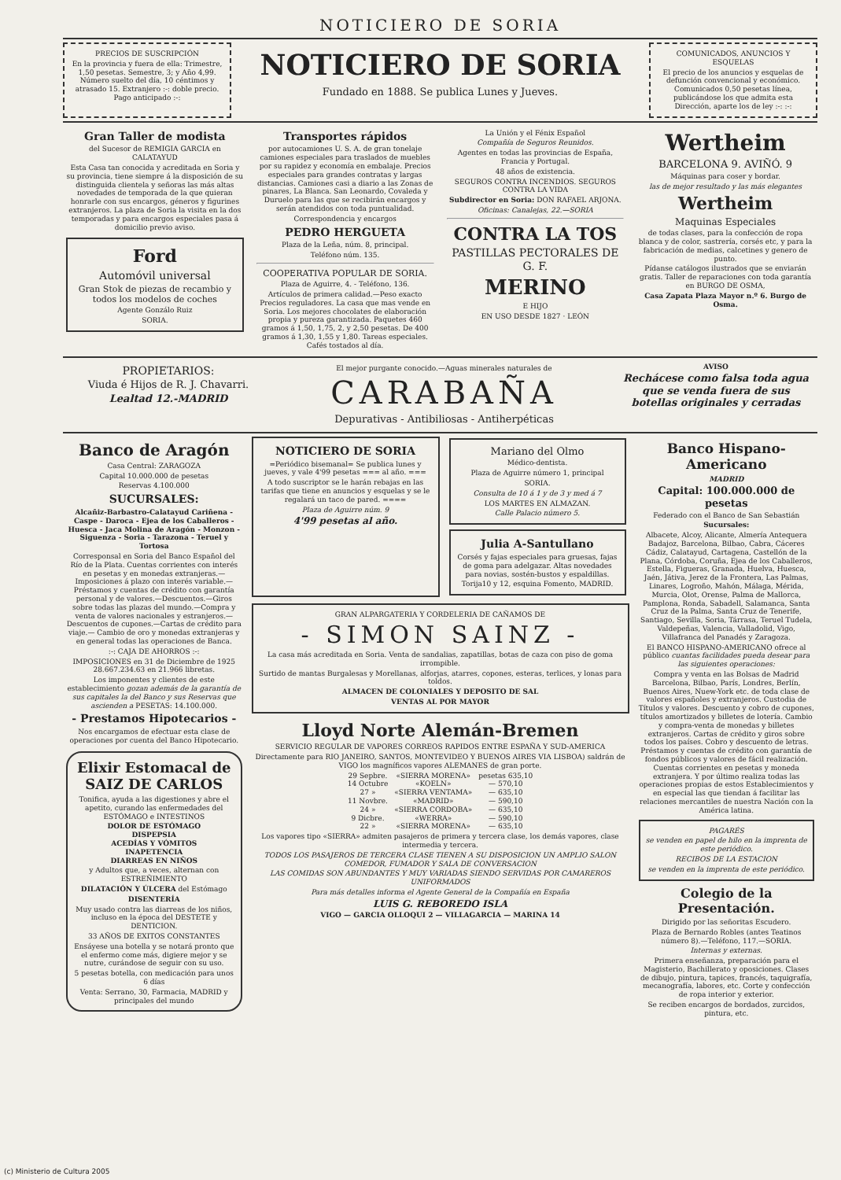NOTICIERO DE SORIA
PRECIOS DE SUSCRIPCIÓN
En la provincia y fuera de ella: Trimestre, 1,50 pesetas. Semestre, 3; y Año 4,99. Número suelto del día, 10 céntimos y atrasado 15. Extranjero :-: doble precio. Pago anticipado :-:
NOTICIERO DE SORIA
Fundado en 1888. Se publica Lunes y Jueves.
COMUNICADOS, ANUNCIOS Y ESQUELAS
El precio de los anuncios y esquelas de defunción convencional y económico. Comunicados 0,50 pesetas línea, publicándose los que admita esta Dirección, aparte los de ley :-: :-:
Gran Taller de modista
del Sucesor de REMIGIA GARCIA en CALATAYUD
Esta Casa tan conocida y acreditada en Soria y su provincia, tiene siempre á la disposición de su distinguida clientela y señoras las más altas novedades de temporada de la que quieran honrarle con sus encargos, géneros y figurines extranjeros. La plaza de Soria la visita en la dos temporadas y para encargos especiales pasa á domicilio previo aviso.
Ford
Automóvil universal
Gran Stok de piezas de recambio y todos los modelos de coches
Agente Gonzálo Ruiz
SORIA.
Transportes rápidos
por autocamiones U. S. A. de gran tonelaje camiones especiales para traslados de muebles por su rapidez y economía en embalaje. Precios especiales para grandes contratas y largas distancias. Camiones casi a diario a las Zonas de pinares, La Blanca. San Leonardo, Covaleda y Duruelo para las que se recibirán encargos y serán atendidos con toda puntualidad.
Correspondencia y encargos
PEDRO HERGUETA
Plaza de la Leña, núm. 8, principal.
Teléfono núm. 135.
COOPERATIVA POPULAR DE SORIA.
Plaza de Aguirre, 4. - Teléfono, 136.
Artículos de primera calidad.—Peso exacto Precios reguladores. La casa que mas vende en Soria. Los mejores chocolates de elaboración propia y pureza garantizada. Paquetes 460 gramos á 1,50, 1,75, 2, y 2,50 pesetas. De 400 gramos á 1,30, 1,55 y 1,80. Tareas especiales. Cafés tostados al día.
La Unión y el Fénix Español
Compañía de Seguros Reunidos.
Agentes en todas las provincias de España, Francia y Portugal.
48 años de existencia.
SEGUROS CONTRA INCENDIOS. SEGUROS CONTRA LA VIDA
Subdirector en Soria: DON RAFAEL ARJONA.
Oficinas: Canalejas, 22.—SORIA
CONTRA LA TOS
PASTILLAS PECTORALES DE G. F.
MERINO
E HIJO
EN USO DESDE 1827 · LEÓN
Wertheim
BARCELONA 9. AVIÑÓ. 9
Máquinas para coser y bordar.
las de mejor resultado y las más elegantes
Wertheim
Maquinas Especiales
de todas clases, para la confección de ropa blanca y de color, sastrería, corsés etc, y para la fabricación de medias, calcetines y genero de punto.
Pídanse catálogos ilustrados que se enviarán gratis. Taller de reparaciones con toda garantía en BURGO DE OSMA,
Casa Zapata Plaza Mayor n.º 6. Burgo de Osma.
PROPIETARIOS:
Viuda é Hijos de R. J. Chavarri.
Lealtad 12.-MADRID
El mejor purgante conocido.—Aguas minerales naturales de
CARABAÑA
Depurativas - Antibiliosas - Antiherpéticas
AVISO
Rechácese como falsa toda agua que se venda fuera de sus botellas originales y cerradas
Banco de Aragón
Casa Central: ZARAGOZA
Capital 10.000.000 de pesetas
Reservas 4.100.000
SUCURSALES:
Alcañiz-Barbastro-Calatayud Cariñena - Caspe - Daroca - Ejea de los Caballeros - Huesca - Jaca Molina de Aragón - Monzon - Siguenza - Soria - Tarazona - Teruel y Tortosa
Corresponsal en Soria del Banco Español del Río de la Plata. Cuentas corrientes con interés en pesetas y en monedas extranjeras.—Imposiciones á plazo con interés variable.—Préstamos y cuentas de crédito con garantía personal y de valores.—Descuentos.—Giros sobre todas las plazas del mundo.—Compra y venta de valores nacionales y estranjeros.—Descuentos de cupones.—Cartas de crédito para viaje.— Cambio de oro y monedas extranjeras y en general todas las operaciones de Banca.
:-: CAJA DE AHORROS :-:
IMPOSICIONES en 31 de Diciembre de 1925 28.667.234.63 en 21.966 libretas.
Los imponentes y clientes de este establecimiento gozan además de la garantía de sus capitales la del Banco y sus Reservas que ascienden a PESETAS: 14.100.000.
- Prestamos Hipotecarios -
Nos encargamos de efectuar esta clase de operaciones por cuenta del Banco Hipotecario.
Elixir Estomacal de SAIZ DE CARLOS
Tonifica, ayuda a las digestiones y abre el apetito, curando las enfermedades del ESTÓMAGO e INTESTINOS
DOLOR DE ESTÓMAGO
DISPEPSIA
ACEDÍAS Y VÓMITOS
INAPETENCIA
DIARREAS EN NIÑOS
y Adultos que, a veces, alternan con ESTREÑIMIENTO
DILATACIÓN Y ÚLCERA del Estómago
DISENTERÍA
Muy usado contra las diarreas de los niños, incluso en la época del DESTETE y DENTICION.
33 AÑOS DE EXITOS CONSTANTES
Ensáyese una botella y se notará pronto que el enfermo come más, digiere mejor y se nutre, curándose de seguir con su uso.
5 pesetas botella, con medicación para unos 6 días
Venta: Serrano, 30, Farmacia, MADRID y principales del mundo
NOTICIERO DE SORIA
=Periódico bisemanal= Se publica lunes y jueves, y vale 4'99 pesetas === al año. ===
A todo suscriptor se le harán rebajas en las tarifas que tiene en anuncios y esquelas y se le regalará un taco de pared. ====
Plaza de Aguirre núm. 9
4'99 pesetas al año.
Mariano del Olmo
Médico-dentista.
Plaza de Aguirre número 1, principal
SORIA.
Consulta de 10 á 1 y de 3 y med á 7
LOS MARTES EN ALMAZAN.
Calle Palacio número 5.
Julia A-Santullano
Corsés y fajas especiales para gruesas, fajas de goma para adelgazar. Altas novedades para novias, sostén-bustos y espaldillas.
Torija10 y 12, esquina Fomento, MADRID.
GRAN ALPARGATERIA Y CORDELERIA DE CAÑAMOS DE
- SIMON SAINZ -
La casa más acreditada en Soria. Venta de sandalias, zapatillas, botas de caza con piso de goma irrompible.
Surtido de mantas Burgalesas y Morellanas, alforjas, atarres, copones, esteras, terlices, y lonas para toldos.
ALMACEN DE COLONIALES Y DEPOSITO DE SAL
VENTAS AL POR MAYOR
Lloyd Norte Alemán-Bremen
SERVICIO REGULAR DE VAPORES CORREOS RAPIDOS ENTRE ESPAÑA Y SUD-AMERICA
Directamente para RIO JANEIRO, SANTOS, MONTEVIDEO Y BUENOS AIRES VIA LISBOA) saldrán de VIGO los magníficos vapores ALEMANES de gran porte.
| 29 Sepbre. | «SIERRA MORENA» | pesetas 635,10 |
| 14 Octubre | «KOELN» | — 570,10 |
| 27 » | «SIERRA VENTAMA» | — 635,10 |
| 11 Novbre. | «MADRID» | — 590,10 |
| 24 » | «SIERRA CORDOBA» | — 635,10 |
| 9 Dicbre. | «WERRA» | — 590,10 |
| 22 » | «SIERRA MORENA» | — 635,10 |
Los vapores tipo «SIERRA» admiten pasajeros de primera y tercera clase, los demás vapores, clase intermedia y tercera.
TODOS LOS PASAJEROS DE TERCERA CLASE TIENEN A SU DISPOSICION UN AMPLIO SALON COMEDOR, FUMADOR Y SALA DE CONVERSACION
LAS COMIDAS SON ABUNDANTES Y MUY VARIADAS SIENDO SERVIDAS POR CAMAREROS UNIFORMADOS
Para más detalles informa el Agente General de la Compañía en España
LUIS G. REBOREDO ISLA
VIGO — GARCIA OLLOQUI 2 — VILLAGARCIA — MARINA 14
Banco Hispano-Americano
MADRID
Capital: 100.000.000 de pesetas
Federado con el Banco de San Sebastián
Sucursales:
Albacete, Alcoy, Alicante, Almería Antequera Badajoz, Barcelona, Bilbao, Cabra, Cáceres Cádiz, Calatayud, Cartagena, Castellón de la Plana, Córdoba, Coruña, Ejea de los Caballeros, Estella, Figueras, Granada, Huelva, Huesca, Jaén, Játiva, Jerez de la Frontera, Las Palmas, Linares, Logroño, Mahón, Málaga, Mérida, Murcia, Olot, Orense, Palma de Mallorca, Pamplona, Ronda, Sabadell, Salamanca, Santa Cruz de la Palma, Santa Cruz de Tenerife, Santiago, Sevilla, Soria, Tárrasa, Teruel Tudela, Valdepeñas, Valencia, Valladolid, Vigo, Villafranca del Panadés y Zaragoza.
El BANCO HISPANO-AMERICANO ofrece al público cuantas facilidades pueda desear para las siguientes operaciones:
Compra y venta en las Bolsas de Madrid Barcelona, Bilbao, París, Londres, Berlín, Buenos Aires, Nuew-York etc. de toda clase de valores españoles y extranjeros. Custodia de Títulos y valores. Descuento y cobro de cupones, títulos amortizados y billetes de lotería. Cambio y compra-venta de monedas y billetes extranjeros. Cartas de crédito y giros sobre todos los países. Cobro y descuento de letras. Préstamos y cuentas de crédito con garantía de fondos públicos y valores de fácil realización. Cuentas corrientes en pesetas y moneda extranjera. Y por último realiza todas las operaciones propias de estos Establecimientos y en especial las que tiendan á facilitar las relaciones mercantiles de nuestra Nación con la América latina.
PAGARÉS
se venden en papel de hilo en la imprenta de este periódico.
RECIBOS DE LA ESTACION
se venden en la imprenta de este periódico.
Colegio de la Presentación.
Dirigido por las señoritas Escudero.
Plaza de Bernardo Robles (antes Teatinos número 8).—Teléfono, 117.—SORIA.
Internas y externas.
Primera enseñanza, preparación para el Magisterio, Bachillerato y oposiciones. Clases de dibujo, pintura, tapices, francés, taquigrafía, mecanografía, labores, etc. Corte y confección de ropa interior y exterior.
Se reciben encargos de bordados, zurcidos, pintura, etc.
(c) Ministerio de Cultura 2005